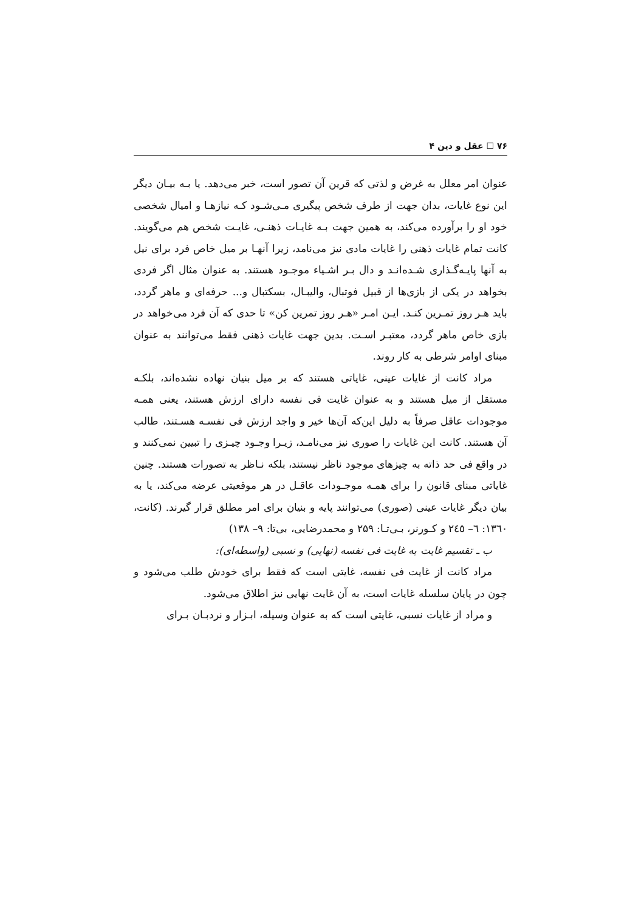۷۶ ☐ عقل و دین ۴
عنوان امر معلل به غرض و لذتی که قرین آن تصور است، خبر می‌دهد. یا بـه بیـان دیگر این نوع غایات، بدان جهت از طرف شخص پیگیری مـی‌شـود کـه نیازهـا و امیال شخصی خود او را برآورده می‌کند، به همین جهت بـه غایـات ذهنـی، غایـت شخص هم می‌گویند. کانت تمام غایات ذهنی را غایات مادی نیز می‌نامد، زیرا آنهـا بر میل خاص فرد برای نیل به آنها پایـه‌گـذاری شـده‌انـد و دال بـر اشـیاء موجـود هستند. به عنوان مثال اگر فردی بخواهد در یکی از بازی‌ها از قبیل فوتبال، والیبـال، بسکتبال و... حرفه‌ای و ماهر گردد، باید هـر روز تمـرین کنـد. ایـن امـر «هـر روز تمرین کن» تا حدی که آن فرد می‌خواهد در بازی خاص ماهر گردد، معتبـر اسـت. بدین جهت غایات ذهنی فقط می‌توانند به عنوان مبنای اوامر شرطی به کار روند.
مراد کانت از غایات عینی، غایاتی هستند که بر میل بنیان نهاده نشده‌اند، بلکـه مستقل از میل هستند و به عنوان غایت فی نفسه دارای ارزش هستند، یعنی همـه موجودات عاقل صرفاً به دلیل این‌که آن‌ها خیر و واجد ارزش فی نفسـه هسـتند، طالب آن هستند. کانت این غایات را صوری نیز می‌نامـد، زیـرا وجـود چیـزی را تبیین نمی‌کنند و در واقع فی حد ذاته به چیزهای موجود ناظر نیستند، بلکه نـاظر به تصورات هستند. چنین غایاتی مبنای قانون را برای همـه موجـودات عاقـل در هر موقعیتی عرضه می‌کند، یا به بیان دیگر غایات عینی (صوری) می‌توانند پایه و بنیان برای امر مطلق قرار گیرند. (کانت، ١٣٦٠: ٦– ٢٤٥ و کـورنر، بـی‌تـا: ۲۵۹ و محمدرضایی، بی‌تا: ۹– ۱۳۸)
ب ـ تقسیم غایت به غایت فی نفسه (نهایی) و نسبی (واسطه‌ای):
مراد کانت از غایت فی نفسه، غایتی است که فقط برای خودش طلب می‌شود و چون در پایان سلسله غایات است، به آن غایت نهایی نیز اطلاق می‌شود.
و مراد از غایات نسبی، غایتی است که به عنوان وسیله، ابـزار و نردبـان بـرای